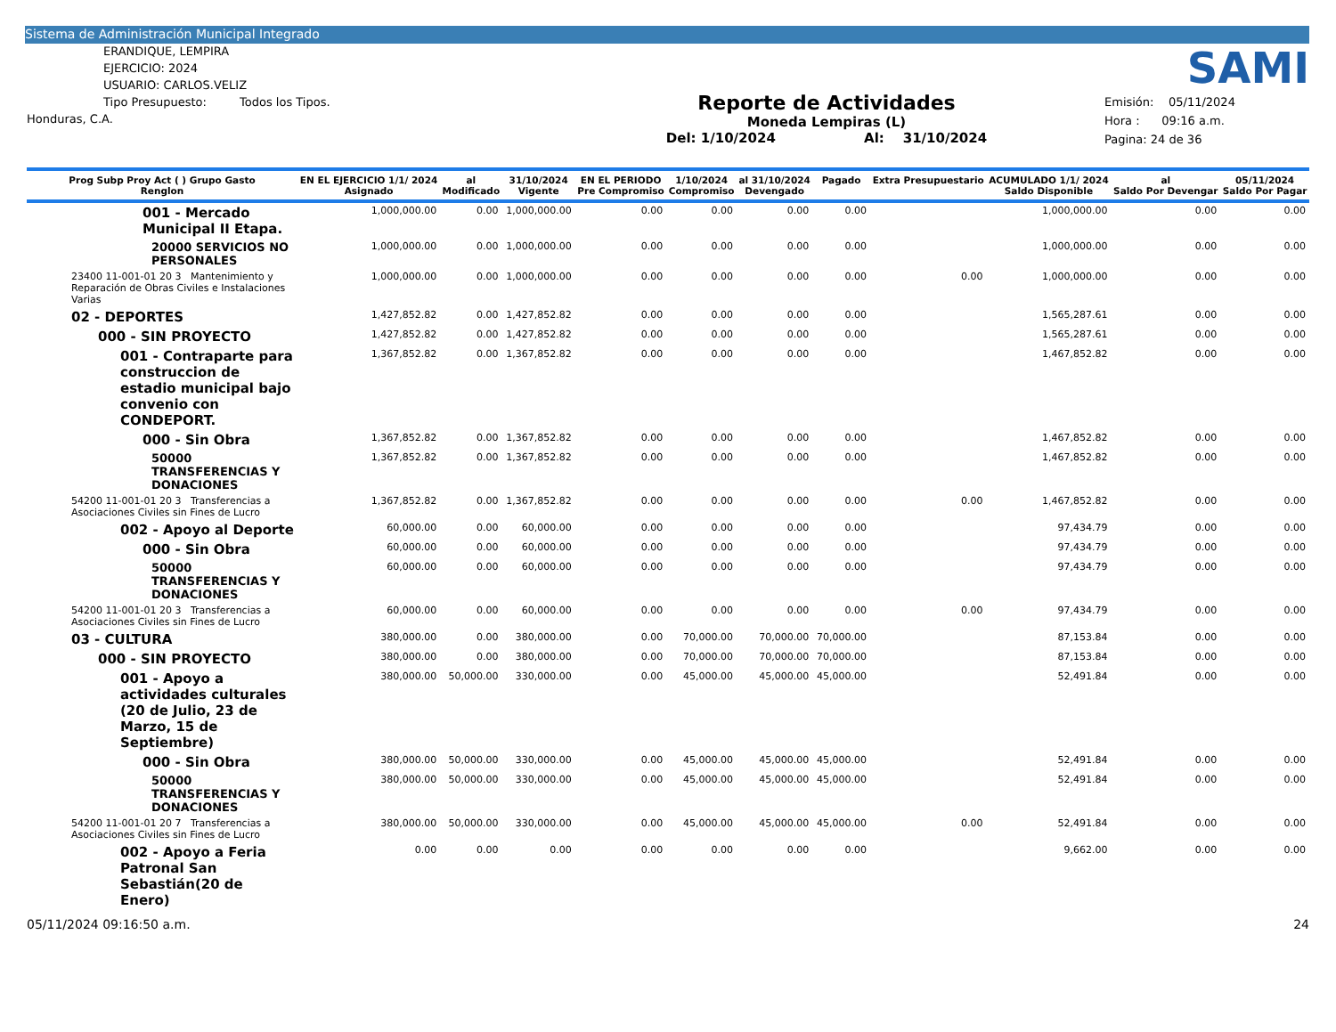Sistema de Administración Municipal Integrado
ERANDIQUE, LEMPIRA
EJERCICIO: 2024
USUARIO: CARLOS.VELIZ
Tipo Presupuesto: Todos los Tipos.
Honduras, C.A.
Reporte de Actividades
Moneda Lempiras (L)
Del: 1/10/2024 Al: 31/10/2024
SAMI
Emisión: 05/11/2024
Hora : 09:16 a.m.
Pagina: 24 de 36
| Prog Subp Proy Act ( ) Grupo Gasto Renglon | EN EL EJERCICIO 1/1/ 2024 Asignado | al Modificado | 31/10/2024 Vigente | EN EL PERIODO Pre Compromiso | 1/10/2024 Compromiso | al 31/10/2024 Devengado | Pagado | Extra Presupuestario | ACUMULADO 1/1/ 2024 Saldo Disponible | al Saldo Por Devengar | 05/11/2024 Saldo Por Pagar |
| --- | --- | --- | --- | --- | --- | --- | --- | --- | --- | --- | --- |
| 001 - Mercado Municipal II Etapa. | 1,000,000.00 | 0.00 | 1,000,000.00 | 0.00 | 0.00 | 0.00 | 0.00 | | 1,000,000.00 | 0.00 | 0.00 |
| 20000 SERVICIOS NO PERSONALES | 1,000,000.00 | 0.00 | 1,000,000.00 | 0.00 | 0.00 | 0.00 | 0.00 | | 1,000,000.00 | 0.00 | 0.00 |
| 23400 11-001-01 20 3 Mantenimiento y Reparación de Obras Civiles e Instalaciones Varias | 1,000,000.00 | 0.00 | 1,000,000.00 | 0.00 | 0.00 | 0.00 | 0.00 | 0.00 | 1,000,000.00 | 0.00 | 0.00 |
| 02 - DEPORTES | 1,427,852.82 | 0.00 | 1,427,852.82 | 0.00 | 0.00 | 0.00 | 0.00 | | 1,565,287.61 | 0.00 | 0.00 |
| 000 - SIN PROYECTO | 1,427,852.82 | 0.00 | 1,427,852.82 | 0.00 | 0.00 | 0.00 | 0.00 | | 1,565,287.61 | 0.00 | 0.00 |
| 001 - Contraparte para construccion de estadio municipal bajo convenio con CONDEPORT. | 1,367,852.82 | 0.00 | 1,367,852.82 | 0.00 | 0.00 | 0.00 | 0.00 | | 1,467,852.82 | 0.00 | 0.00 |
| 000 - Sin Obra | 1,367,852.82 | 0.00 | 1,367,852.82 | 0.00 | 0.00 | 0.00 | 0.00 | | 1,467,852.82 | 0.00 | 0.00 |
| 50000 TRANSFERENCIAS Y DONACIONES | 1,367,852.82 | 0.00 | 1,367,852.82 | 0.00 | 0.00 | 0.00 | 0.00 | | 1,467,852.82 | 0.00 | 0.00 |
| 54200 11-001-01 20 3 Transferencias a Asociaciones Civiles sin Fines de Lucro | 1,367,852.82 | 0.00 | 1,367,852.82 | 0.00 | 0.00 | 0.00 | 0.00 | 0.00 | 1,467,852.82 | 0.00 | 0.00 |
| 002 - Apoyo al Deporte | 60,000.00 | 0.00 | 60,000.00 | 0.00 | 0.00 | 0.00 | 0.00 | | 97,434.79 | 0.00 | 0.00 |
| 000 - Sin Obra | 60,000.00 | 0.00 | 60,000.00 | 0.00 | 0.00 | 0.00 | 0.00 | | 97,434.79 | 0.00 | 0.00 |
| 50000 TRANSFERENCIAS Y DONACIONES | 60,000.00 | 0.00 | 60,000.00 | 0.00 | 0.00 | 0.00 | 0.00 | | 97,434.79 | 0.00 | 0.00 |
| 54200 11-001-01 20 3 Transferencias a Asociaciones Civiles sin Fines de Lucro | 60,000.00 | 0.00 | 60,000.00 | 0.00 | 0.00 | 0.00 | 0.00 | 0.00 | 97,434.79 | 0.00 | 0.00 |
| 03 - CULTURA | 380,000.00 | 0.00 | 380,000.00 | 0.00 | 70,000.00 | 70,000.00 | 70,000.00 | | 87,153.84 | 0.00 | 0.00 |
| 000 - SIN PROYECTO | 380,000.00 | 0.00 | 380,000.00 | 0.00 | 70,000.00 | 70,000.00 | 70,000.00 | | 87,153.84 | 0.00 | 0.00 |
| 001 - Apoyo a actividades culturales (20 de Julio, 23 de Marzo, 15 de Septiembre) | 380,000.00 | 50,000.00 | 330,000.00 | 0.00 | 45,000.00 | 45,000.00 | 45,000.00 | | 52,491.84 | 0.00 | 0.00 |
| 000 - Sin Obra | 380,000.00 | 50,000.00 | 330,000.00 | 0.00 | 45,000.00 | 45,000.00 | 45,000.00 | | 52,491.84 | 0.00 | 0.00 |
| 50000 TRANSFERENCIAS Y DONACIONES | 380,000.00 | 50,000.00 | 330,000.00 | 0.00 | 45,000.00 | 45,000.00 | 45,000.00 | | 52,491.84 | 0.00 | 0.00 |
| 54200 11-001-01 20 7 Transferencias a Asociaciones Civiles sin Fines de Lucro | 380,000.00 | 50,000.00 | 330,000.00 | 0.00 | 45,000.00 | 45,000.00 | 45,000.00 | 0.00 | 52,491.84 | 0.00 | 0.00 |
| 002 - Apoyo a Feria Patronal San Sebastián(20 de Enero) | 0.00 | 0.00 | 0.00 | 0.00 | 0.00 | 0.00 | 0.00 | | 9,662.00 | 0.00 | 0.00 |
05/11/2024 09:16:50 a.m. 24